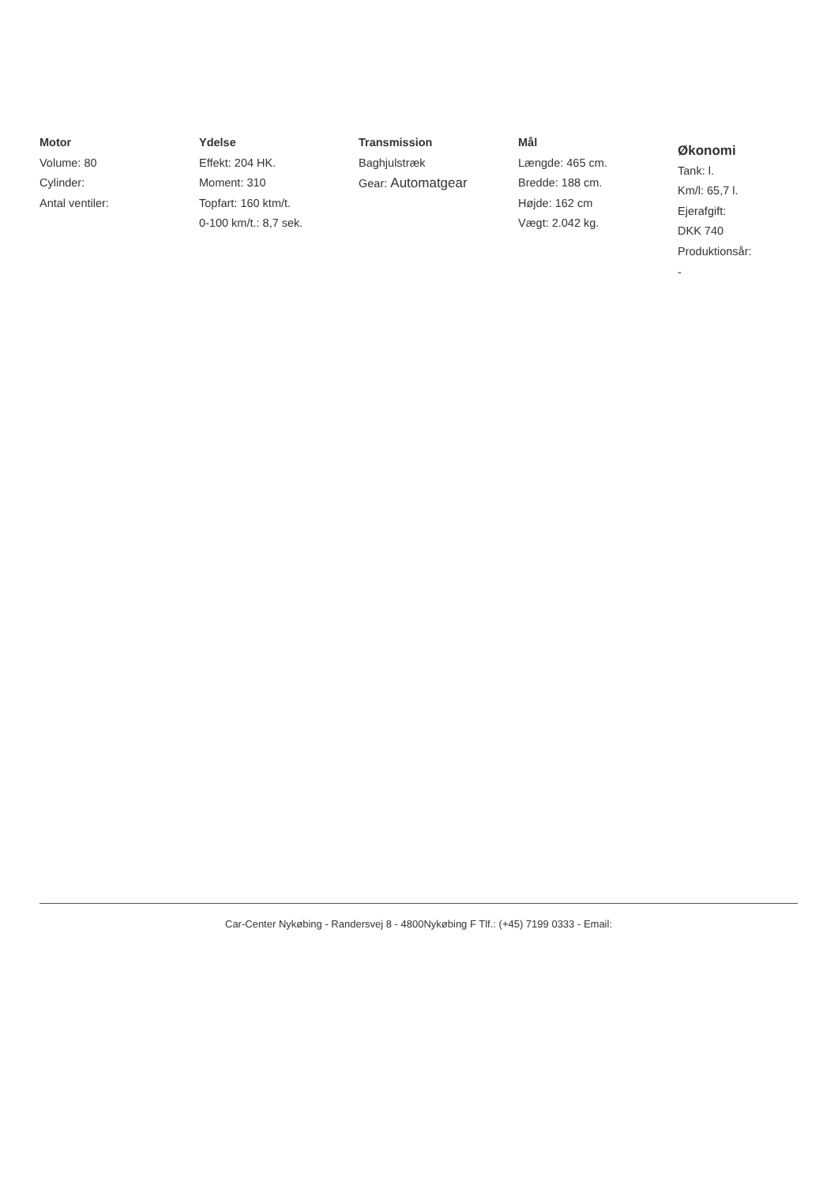Motor
Volume: 80
Cylinder:
Antal ventiler:
Ydelse
Effekt: 204 HK.
Moment: 310
Topfart: 160 ktm/t.
0-100 km/t.: 8,7 sek.
Transmission
Baghjulstræk
Gear: Automatgear
Mål
Længde: 465 cm.
Bredde: 188 cm.
Højde: 162 cm
Vægt: 2.042 kg.
Økonomi
Tank: l.
Km/l: 65,7 l.
Ejerafgift:
DKK 740
Produktionsår:
-
Car-Center Nykøbing - Randersvej 8 - 4800Nykøbing F Tlf.: (+45) 7199 0333 - Email: